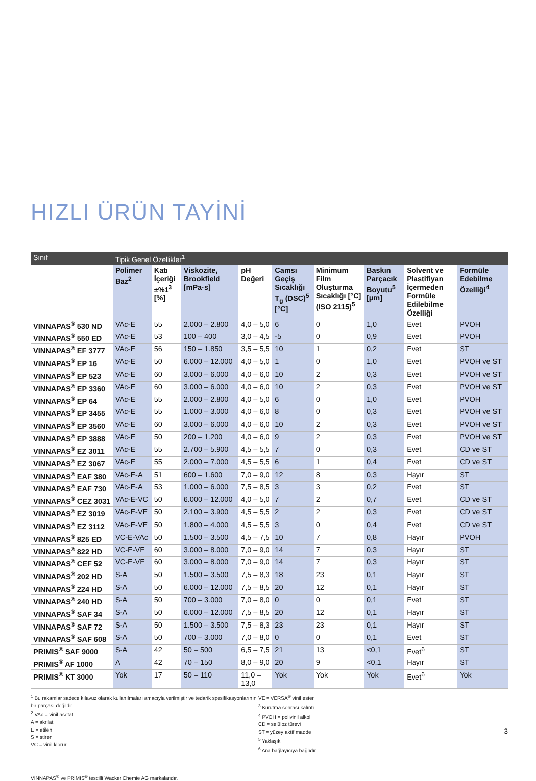HIZLI ÜRÜN TAYİNİ
| Sınıf | Tipik Genel Özellikler<sup>1</sup> | | | | | | | | |
| --- | --- | --- | --- | --- | --- | --- | --- | --- | --- |
| | Polimer Baz<sup>2</sup> | Katı İçeriği ±%1<sup>3</sup> [%] | Viskozite, Brookfield [mPa·s] | pH Değeri | Camsı Geçiş Sıcaklığı T<sub>g</sub> (DSC)<sup>5</sup> [°C] | Minimum Film Oluşturma Sıcaklığı [°C] (ISO 2115)<sup>5</sup> | Baskın Parçacık Boyutu<sup>5</sup> [µm] | Solvent ve Plastifiyan İçermeden Formüle Edilebilme Özelliği | Formüle Edebilme Özelliği<sup>4</sup> |
| VINNAPAS<sup>®</sup> 530 ND | VAc-E | 55 | 2.000 – 2.800 | 4,0 – 5,0 | 6 | 0 | 1,0 | Evet | PVOH |
| VINNAPAS<sup>®</sup> 550 ED | VAc-E | 53 | 100 – 400 | 3,0 – 4,5 | -5 | 0 | 0,9 | Evet | PVOH |
| VINNAPAS<sup>®</sup> EF 3777 | VAc-E | 56 | 150 – 1.850 | 3,5 – 5,5 | 10 | 1 | 0,2 | Evet | ST |
| VINNAPAS<sup>®</sup> EP 16 | VAc-E | 50 | 6.000 – 12.000 | 4,0 – 5,0 | 1 | 0 | 1,0 | Evet | PVOH ve ST |
| VINNAPAS<sup>®</sup> EP 523 | VAc-E | 60 | 3.000 – 6.000 | 4,0 – 6,0 | 10 | 2 | 0,3 | Evet | PVOH ve ST |
| VINNAPAS<sup>®</sup> EP 3360 | VAc-E | 60 | 3.000 – 6.000 | 4,0 – 6,0 | 10 | 2 | 0,3 | Evet | PVOH ve ST |
| VINNAPAS<sup>®</sup> EP 64 | VAc-E | 55 | 2.000 – 2.800 | 4,0 – 5,0 | 6 | 0 | 1,0 | Evet | PVOH |
| VINNAPAS<sup>®</sup> EP 3455 | VAc-E | 55 | 1.000 – 3.000 | 4,0 – 6,0 | 8 | 0 | 0,3 | Evet | PVOH ve ST |
| VINNAPAS<sup>®</sup> EP 3560 | VAc-E | 60 | 3.000 – 6.000 | 4,0 – 6,0 | 10 | 2 | 0,3 | Evet | PVOH ve ST |
| VINNAPAS<sup>®</sup> EP 3888 | VAc-E | 50 | 200 – 1.200 | 4,0 – 6,0 | 9 | 2 | 0,3 | Evet | PVOH ve ST |
| VINNAPAS<sup>®</sup> EZ 3011 | VAc-E | 55 | 2.700 – 5.900 | 4,5 – 5,5 | 7 | 0 | 0,3 | Evet | CD ve ST |
| VINNAPAS<sup>®</sup> EZ 3067 | VAc-E | 55 | 2.000 – 7.000 | 4,5 – 5,5 | 6 | 1 | 0,4 | Evet | CD ve ST |
| VINNAPAS<sup>®</sup> EAF 380 | VAc-E-A | 51 | 600 – 1.600 | 7,0 – 9,0 | 12 | 8 | 0,3 | Hayır | ST |
| VINNAPAS<sup>®</sup> EAF 730 | VAc-E-A | 53 | 1.000 – 6.000 | 7,5 – 8,5 | 3 | 3 | 0,2 | Evet | ST |
| VINNAPAS<sup>®</sup> CEZ 3031 | VAc-E-VC | 50 | 6.000 – 12.000 | 4,0 – 5,0 | 7 | 2 | 0,7 | Evet | CD ve ST |
| VINNAPAS<sup>®</sup> EZ 3019 | VAc-E-VE | 50 | 2.100 – 3.900 | 4,5 – 5,5 | 2 | 2 | 0,3 | Evet | CD ve ST |
| VINNAPAS<sup>®</sup> EZ 3112 | VAc-E-VE | 50 | 1.800 – 4.000 | 4,5 – 5,5 | 3 | 0 | 0,4 | Evet | CD ve ST |
| VINNAPAS<sup>®</sup> 825 ED | VC-E-VAc | 50 | 1.500 – 3.500 | 4,5 – 7,5 | 10 | 7 | 0,8 | Hayır | PVOH |
| VINNAPAS<sup>®</sup> 822 HD | VC-E-VE | 60 | 3.000 – 8.000 | 7,0 – 9,0 | 14 | 7 | 0,3 | Hayır | ST |
| VINNAPAS<sup>®</sup> CEF 52 | VC-E-VE | 60 | 3.000 – 8.000 | 7,0 – 9,0 | 14 | 7 | 0,3 | Hayır | ST |
| VINNAPAS<sup>®</sup> 202 HD | S-A | 50 | 1.500 – 3.500 | 7,5 – 8,3 | 18 | 23 | 0,1 | Hayır | ST |
| VINNAPAS<sup>®</sup> 224 HD | S-A | 50 | 6.000 – 12.000 | 7,5 – 8,5 | 20 | 12 | 0,1 | Hayır | ST |
| VINNAPAS<sup>®</sup> 240 HD | S-A | 50 | 700 – 3.000 | 7,0 – 8,0 | 0 | 0 | 0,1 | Evet | ST |
| VINNAPAS<sup>®</sup> SAF 34 | S-A | 50 | 6.000 – 12.000 | 7,5 – 8,5 | 20 | 12 | 0,1 | Hayır | ST |
| VINNAPAS<sup>®</sup> SAF 72 | S-A | 50 | 1.500 – 3.500 | 7,5 – 8,3 | 23 | 23 | 0,1 | Hayır | ST |
| VINNAPAS<sup>®</sup> SAF 608 | S-A | 50 | 700 – 3.000 | 7,0 – 8,0 | 0 | 0 | 0,1 | Evet | ST |
| PRIMIS<sup>®</sup> SAF 9000 | S-A | 42 | 50 – 500 | 6,5 – 7,5 | 21 | 13 | <0,1 | Evet<sup>6</sup> | ST |
| PRIMIS<sup>®</sup> AF 1000 | A | 42 | 70 – 150 | 8,0 – 9,0 | 20 | 9 | <0,1 | Hayır | ST |
| PRIMIS<sup>®</sup> KT 3000 | Yok | 17 | 50 – 110 | 11,0 – 13,0 | Yok | Yok | Yok | Evet<sup>6</sup> | Yok |
<sup>1</sup> Bu rakamlar sadece kılavuz olarak kullanılmaları amacıyla verilmiştir ve tedarik spesifikasyonlarının bir parçası değildir.
<sup>2</sup> VAc = vinil asetat
A = akrilat
E = etilen
S = stiren
VC = vinil klorür
VE = VERSA<sup>®</sup> vinil ester
<sup>3</sup> Kurutma sonrası kalıntı
<sup>4</sup> PVOH = polivinil alkol
CD = selüloz türevi
ST = yüzey aktif madde
<sup>5</sup> Yaklaşık
<sup>6</sup> Ana bağlayıcıya bağlıdır
VINNAPAS<sup>®</sup> ve PRIMIS<sup>®</sup> tescilli Wacker Chemie AG markalarıdır.
3